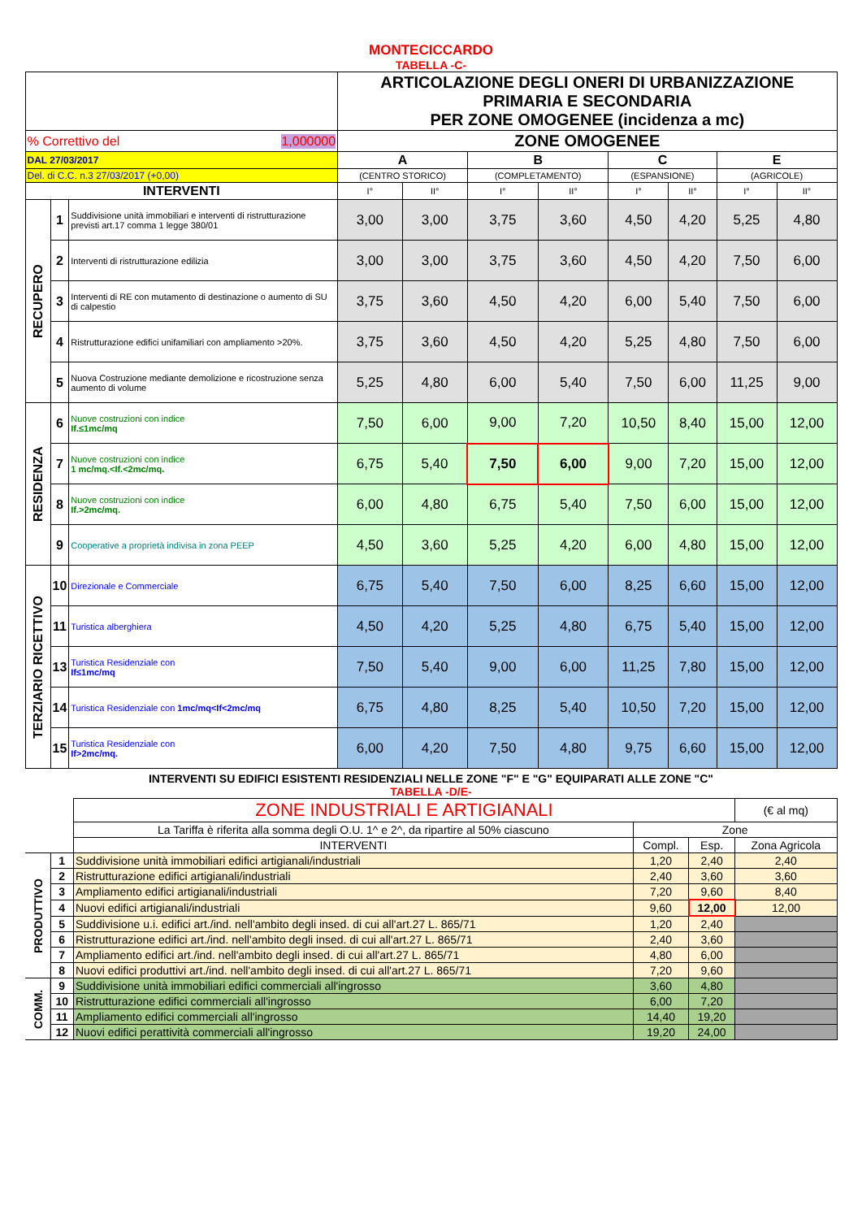MONTECICCARDO
TABELLA -C-
| | | | ARTICOLAZIONE DEGLI ONERI DI URBANIZZAZIONE PRIMARIA E SECONDARIA PER ZONE OMOGENEE (incidenza a mc) | | | | | | | |
| % Correttivo del 1,000000 | | | ZONE OMOGENEE | | | | | | | |
| DAL 27/03/2017 | | | A | | B | | C | | E | |
| Del. di C.C. n.3 27/03/2017 (+0,00) | | | (CENTRO STORICO) | | (COMPLETAMENTO) | | (ESPANSIONE) | | (AGRICOLE) | |
| INTERVENTI | | | I° | II° | I° | II° | I° | II° | I° | II° |
| RECUPERO | 1 | Suddivisione unità immobiliari e interventi di ristrutturazione previsti art.17 comma 1 legge 380/01 | 3,00 | 3,00 | 3,75 | 3,60 | 4,50 | 4,20 | 5,25 | 4,80 |
| | 2 | Interventi di ristrutturazione edilizia | 3,00 | 3,00 | 3,75 | 3,60 | 4,50 | 4,20 | 7,50 | 6,00 |
| | 3 | Interventi di RE con mutamento di destinazione o aumento di SU di calpestio | 3,75 | 3,60 | 4,50 | 4,20 | 6,00 | 5,40 | 7,50 | 6,00 |
| | 4 | Ristrutturazione edifici unifamiliari con ampliamento >20%. | 3,75 | 3,60 | 4,50 | 4,20 | 5,25 | 4,80 | 7,50 | 6,00 |
| | 5 | Nuova Costruzione mediante demolizione e ricostruzione senza aumento di volume | 5,25 | 4,80 | 6,00 | 5,40 | 7,50 | 6,00 | 11,25 | 9,00 |
| RESIDENZA | 6 | Nuove costruzioni con indice If.≤1mc/mq | 7,50 | 6,00 | 9,00 | 7,20 | 10,50 | 8,40 | 15,00 | 12,00 |
| | 7 | Nuove costruzioni con indice 1 mc/mq.<If.<2mc/mq. | 6,75 | 5,40 | 7,50 | 6,00 | 9,00 | 7,20 | 15,00 | 12,00 |
| | 8 | Nuove costruzioni con indice If.>2mc/mq. | 6,00 | 4,80 | 6,75 | 5,40 | 7,50 | 6,00 | 15,00 | 12,00 |
| | 9 | Cooperative a proprietà indivisa in zona PEEP | 4,50 | 3,60 | 5,25 | 4,20 | 6,00 | 4,80 | 15,00 | 12,00 |
| TERZIARIO RICETTIVO | 10 | Direzionale e Commerciale | 6,75 | 5,40 | 7,50 | 6,00 | 8,25 | 6,60 | 15,00 | 12,00 |
| | 11 | Turistica alberghiera | 4,50 | 4,20 | 5,25 | 4,80 | 6,75 | 5,40 | 15,00 | 12,00 |
| | 13 | Turistica Residenziale con If≤1mc/mq | 7,50 | 5,40 | 9,00 | 6,00 | 11,25 | 7,80 | 15,00 | 12,00 |
| | 14 | Turistica Residenziale con 1mc/mq<If<2mc/mq | 6,75 | 4,80 | 8,25 | 5,40 | 10,50 | 7,20 | 15,00 | 12,00 |
| | 15 | Turistica Residenziale con If>2mc/mq. | 6,00 | 4,20 | 7,50 | 4,80 | 9,75 | 6,60 | 15,00 | 12,00 |
INTERVENTI SU EDIFICI ESISTENTI RESIDENZIALI NELLE ZONE "F" E "G" EQUIPARATI ALLE ZONE "C"
TABELLA -D/E-
| | | ZONE INDUSTRIALI E ARTIGIANALI | | | (€ al mq) |
| | | La Tariffa è riferita alla somma degli O.U. 1^ e 2^, da ripartire al 50% ciascuno | Zone | | |
| | | INTERVENTI | Compl. | Esp. | Zona Agricola |
| PRODUTTIVO | 1 | Suddivisione unità immobiliari edifici artigianali/industriali | 1,20 | 2,40 | 2,40 |
| | 2 | Ristrutturazione edifici artigianali/industriali | 2,40 | 3,60 | 3,60 |
| | 3 | Ampliamento edifici artigianali/industriali | 7,20 | 9,60 | 8,40 |
| | 4 | Nuovi edifici artigianali/industriali | 9,60 | 12,00 | 12,00 |
| | 5 | Suddivisione u.i. edifici art./ind. nell'ambito degli insed. di cui all'art.27 L. 865/71 | 1,20 | 2,40 | |
| | 6 | Ristrutturazione edifici art./ind. nell'ambito degli insed. di cui all'art.27 L. 865/71 | 2,40 | 3,60 | |
| | 7 | Ampliamento edifici art./ind. nell'ambito degli insed. di cui all'art.27 L. 865/71 | 4,80 | 6,00 | |
| | 8 | Nuovi edifici produttivi art./ind. nell'ambito degli insed. di cui all'art.27 L. 865/71 | 7,20 | 9,60 | |
| COMM. | 9 | Suddivisione unità immobiliari edifici commerciali all'ingrosso | 3,60 | 4,80 | |
| | 10 | Ristrutturazione edifici commerciali all'ingrosso | 6,00 | 7,20 | |
| | 11 | Ampliamento edifici commerciali all'ingrosso | 14,40 | 19,20 | |
| | 12 | Nuovi edifici perattività commerciali all'ingrosso | 19,20 | 24,00 | |